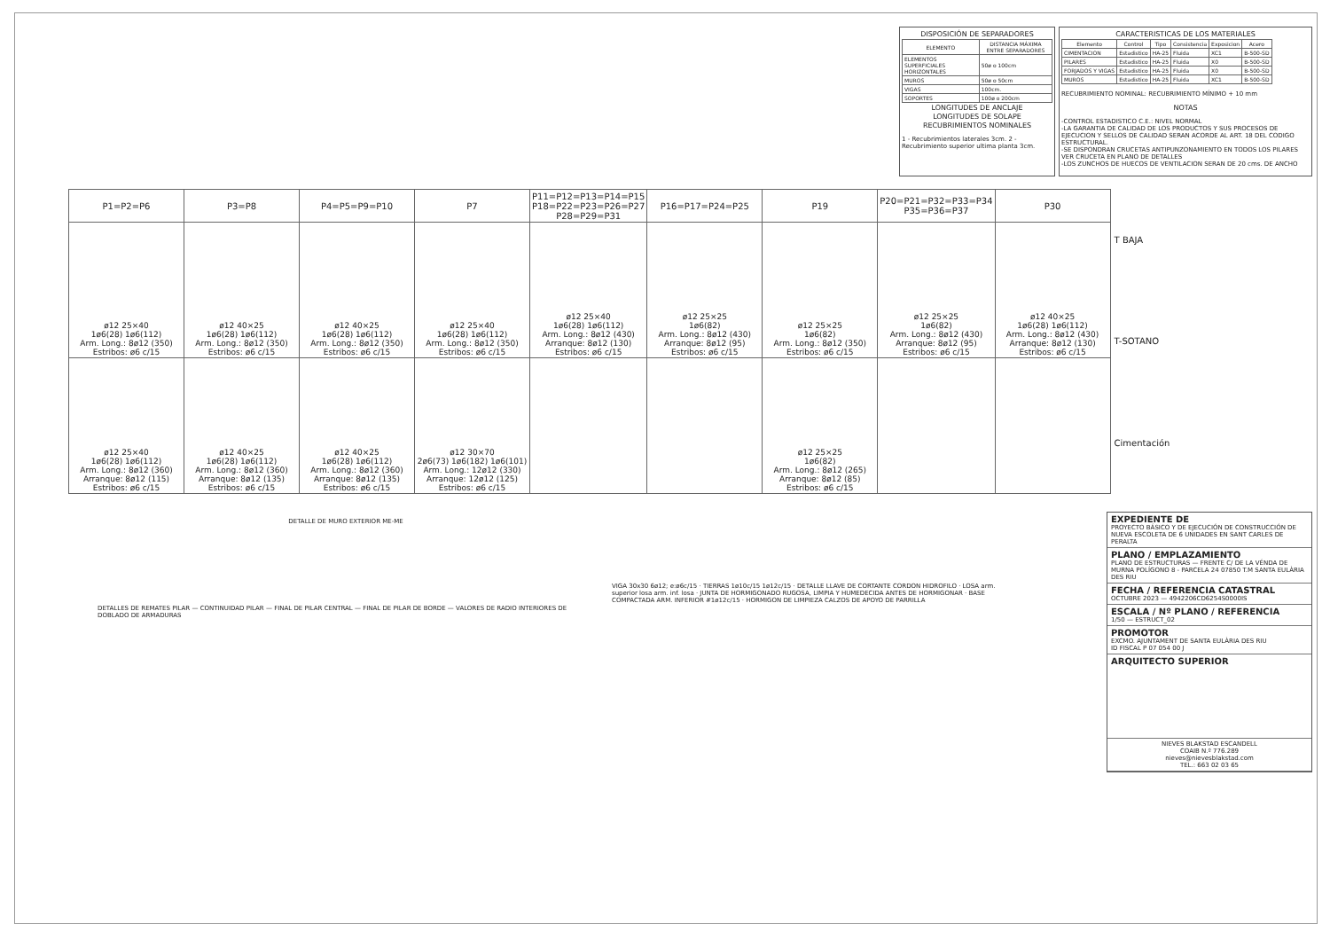DISPOSICIÓN DE SEPARADORES
| ELEMENTO | DISTANCIA MÁXIMA ENTRE SEPARADORES |
| --- | --- |
| ELEMENTOS SUPERFICIALES HORIZONTALES | 50ø o 100cm |
| MUROS | 50ø o 50cm |
| VIGAS | 100cm. |
| SOPORTES | 100ø o 200cm |
LONGITUDES DE ANCLAJE
LONGITUDES DE SOLAPE
RECUBRIMIENTOS NOMINALES
1 - Recubrimientos laterales 3cm. 2 - Recubrimiento superior ultima planta 3cm.
CARACTERISTICAS DE LOS MATERIALES
| Elemento | Control | Tipo | Consistencia | Exposicion | Acero |
| --- | --- | --- | --- | --- | --- |
| CIMENTACION | Estadistico | HA-25 | Fluida | XC1 | B-500-SD |
| PILARES | Estadistico | HA-25 | Fluida | X0 | B-500-SD |
| FORJADOS Y VIGAS | Estadistico | HA-25 | Fluida | X0 | B-500-SD |
| MUROS | Estadistico | HA-25 | Fluida | XC1 | B-500-SD |
RECUBRIMIENTO NOMINAL: RECUBRIMIENTO MÍNIMO + 10 mm
NOTAS
-CONTROL ESTADISTICO C.E.: NIVEL NORMAL
-LA GARANTIA DE CALIDAD DE LOS PRODUCTOS Y SUS PROCESOS DE EJECUCION Y SELLOS DE CALIDAD SERAN ACORDE AL ART. 18 DEL CODIGO ESTRUCTURAL.
-SE DISPONDRAN CRUCETAS ANTIPUNZONAMIENTO EN TODOS LOS PILARES VER CRUCETA EN PLANO DE DETALLES
-LOS ZUNCHOS DE HUECOS DE VENTILACION SERAN DE 20 cms. DE ANCHO
| P1=P2=P6 | P3=P8 | P4=P5=P9=P10 | P7 | P11=P12=P13=P14=P15 P18=P22=P23=P26=P27 P28=P29=P31 | P16=P17=P24=P25 | P19 | P20=P21=P32=P33=P34 P35=P36=P37 | P30 |
| --- | --- | --- | --- | --- | --- | --- | --- | --- |
| ø12 25×40 1ø6(28) 1ø6(112) Arm. Long.: 8ø12 (350) Estribos: ø6 c/15 | ø12 40×25 1ø6(28) 1ø6(112) Arm. Long.: 8ø12 (350) Estribos: ø6 c/15 | ø12 40×25 1ø6(28) 1ø6(112) Arm. Long.: 8ø12 (350) Estribos: ø6 c/15 | ø12 25×40 1ø6(28) 1ø6(112) Arm. Long.: 8ø12 (350) Estribos: ø6 c/15 | ø12 25×40 1ø6(28) 1ø6(112) Arm. Long.: 8ø12 (430) Arranque: 8ø12 (130) Estribos: ø6 c/15 | ø12 25×25 1ø6(82) Arm. Long.: 8ø12 (430) Arranque: 8ø12 (95) Estribos: ø6 c/15 | ø12 25×25 1ø6(82) Arm. Long.: 8ø12 (350) Estribos: ø6 c/15 | ø12 25×25 1ø6(82) Arm. Long.: 8ø12 (430) Arranque: 8ø12 (95) Estribos: ø6 c/15 | ø12 40×25 1ø6(28) 1ø6(112) Arm. Long.: 8ø12 (430) Arranque: 8ø12 (130) Estribos: ø6 c/15 |
| ø12 25×40 1ø6(28) 1ø6(112) Arm. Long.: 8ø12 (360) Arranque: 8ø12 (115) Estribos: ø6 c/15 | ø12 40×25 1ø6(28) 1ø6(112) Arm. Long.: 8ø12 (360) Arranque: 8ø12 (135) Estribos: ø6 c/15 | ø12 40×25 1ø6(28) 1ø6(112) Arm. Long.: 8ø12 (360) Arranque: 8ø12 (135) Estribos: ø6 c/15 | ø12 30×70 2ø6(73) 1ø6(182) 1ø6(101) Arm. Long.: 12ø12 (330) Arranque: 12ø12 (125) Estribos: ø6 c/15 | | | ø12 25×25 1ø6(82) Arm. Long.: 8ø12 (265) Arranque: 8ø12 (85) Estribos: ø6 c/15 | | |
T BAJA
T-SOTANO
Cimentación
DETALLE DE MURO EXTERIOR ME-ME
DETALLES DE REMATES PILAR — CONTINUIDAD PILAR — FINAL DE PILAR CENTRAL — FINAL DE PILAR DE BORDE — VALORES DE RADIO INTERIORES DE DOBLADO DE ARMADURAS
VIGA 30x30 6ø12; e:ø6c/15 · TIERRAS 1ø10c/15 1ø12c/15 · DETALLE LLAVE DE CORTANTE CORDON HIDROFILO · LOSA arm. superior losa arm. inf. losa · JUNTA DE HORMIGONADO RUGOSA, LIMPIA Y HUMEDECIDA ANTES DE HORMIGONAR · BASE COMPACTADA ARM. INFERIOR #1ø12c/15 · HORMIGON DE LIMPIEZA CALZOS DE APOYO DE PARRILLA
EXPEDIENTE DE
PROYECTO BÁSICO Y DE EJECUCIÓN DE CONSTRUCCIÓN DE NUEVA ESCOLETA DE 6 UNIDADES EN SANT CARLES DE PERALTA
PLANO / EMPLAZAMIENTO
PLANO DE ESTRUCTURAS — FRENTE C/ DE LA VÉNDA DE MURNA POLÍGONO 8 - PARCELA 24 07850 T.M SANTA EULÀRIA DES RIU
FECHA / REFERENCIA CATASTRAL
OCTUBRE 2023 — 4942206CD6254S0000IS
ESCALA / Nº PLANO / REFERENCIA
1/50 — ESTRUCT_02
PROMOTOR
EXCMO. AJUNTAMENT DE SANTA EULÀRIA DES RIU
ID FISCAL P 07 054 00 J
ARQUITECTO SUPERIOR
NIEVES BLAKSTAD ESCANDELL
COAIB N.º 776.289
nieves@nievesblakstad.com
TEL.: 663 02 03 65